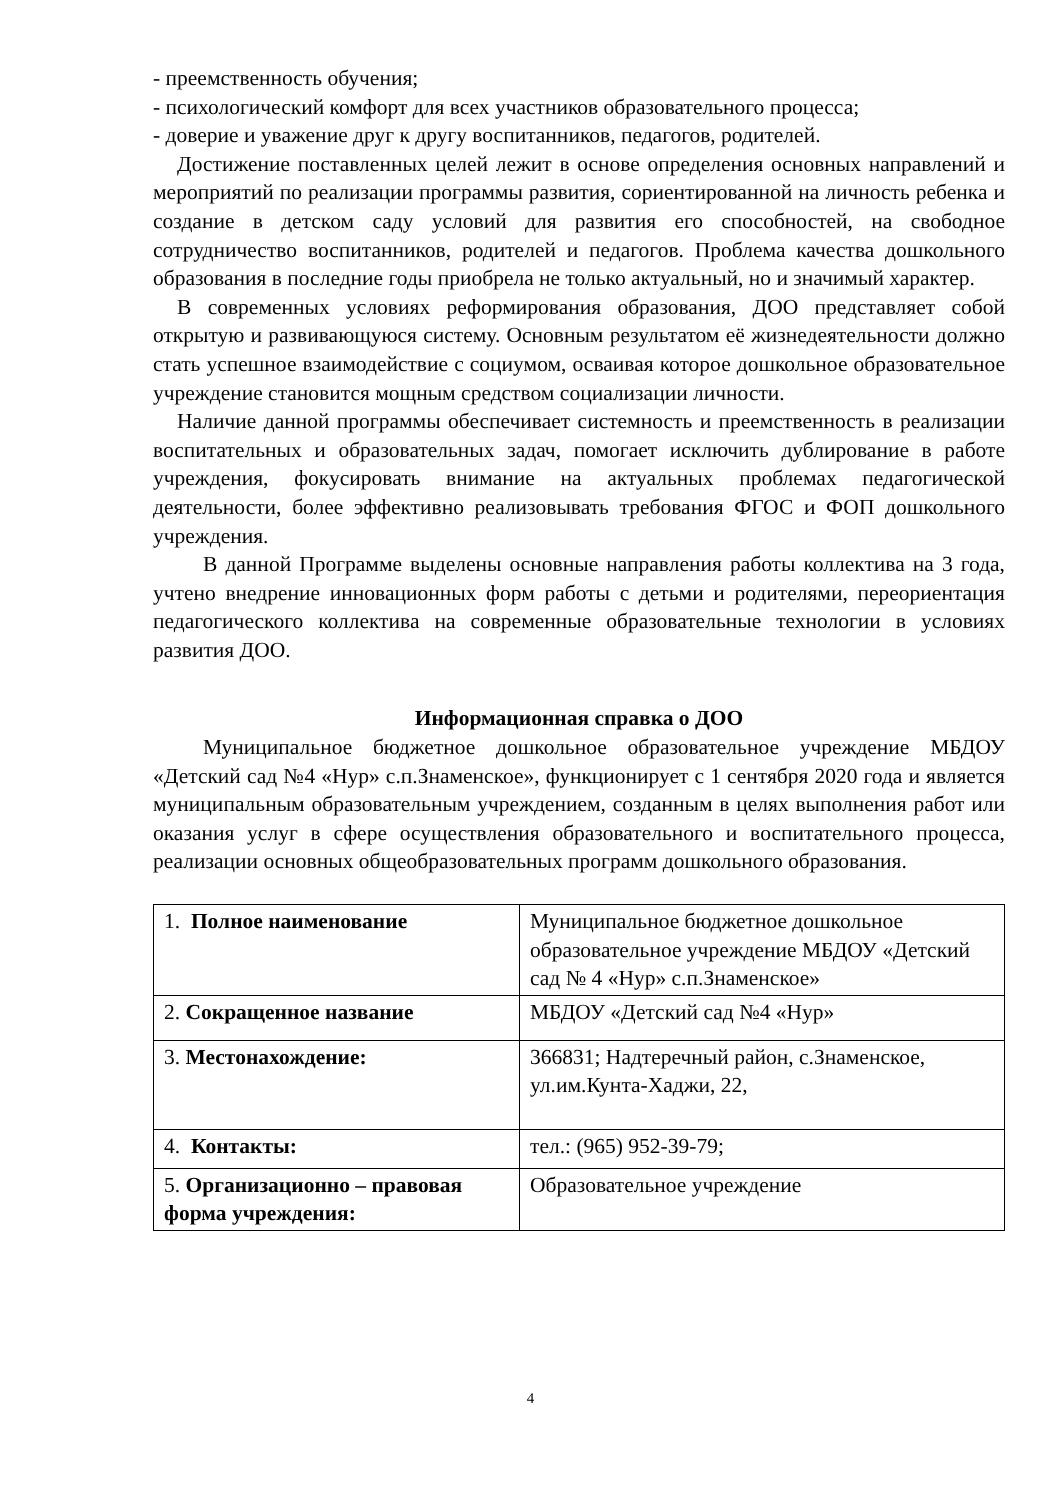- преемственность обучения;
- психологический комфорт для всех участников образовательного процесса;
- доверие и уважение друг к другу воспитанников, педагогов, родителей.
Достижение поставленных целей лежит в основе определения основных направлений и мероприятий по реализации программы развития, сориентированной на личность ребенка и создание в детском саду условий для развития его способностей, на свободное сотрудничество воспитанников, родителей и педагогов. Проблема качества дошкольного образования в последние годы приобрела не только актуальный, но и значимый характер.
В современных условиях реформирования образования, ДОО представляет собой открытую и развивающуюся систему. Основным результатом её жизнедеятельности должно стать успешное взаимодействие с социумом, осваивая которое дошкольное образовательное учреждение становится мощным средством социализации личности.
Наличие данной программы обеспечивает системность и преемственность в реализации воспитательных и образовательных задач, помогает исключить дублирование в работе учреждения, фокусировать внимание на актуальных проблемах педагогической деятельности, более эффективно реализовывать требования ФГОС и ФОП дошкольного учреждения.
В данной Программе выделены основные направления работы коллектива на 3 года, учтено внедрение инновационных форм работы с детьми и родителями, переориентация педагогического коллектива на современные образовательные технологии в условиях развития ДОО.
Информационная справка о ДОО
Муниципальное бюджетное дошкольное образовательное учреждение МБДОУ «Детский сад №4 «Нур» с.п.Знаменское», функционирует с 1 сентября 2020 года и является муниципальным образовательным учреждением, созданным в целях выполнения работ или оказания услуг в сфере осуществления образовательного и воспитательного процесса, реализации основных общеобразовательных программ дошкольного образования.
| 1. Полное наименование | Муниципальное бюджетное дошкольное образовательное учреждение МБДОУ «Детский сад № 4 «Нур» с.п.Знаменское» |
| 2. Сокращенное название | МБДОУ «Детский сад №4 «Нур» |
| 3. Местонахождение: | 366831; Надтеречный район, с.Знаменское, ул.им.Кунта-Хаджи, 22, |
| 4. Контакты: | тел.: (965) 952-39-79; |
| 5. Организационно – правовая форма учреждения: | Образовательное учреждение |
4